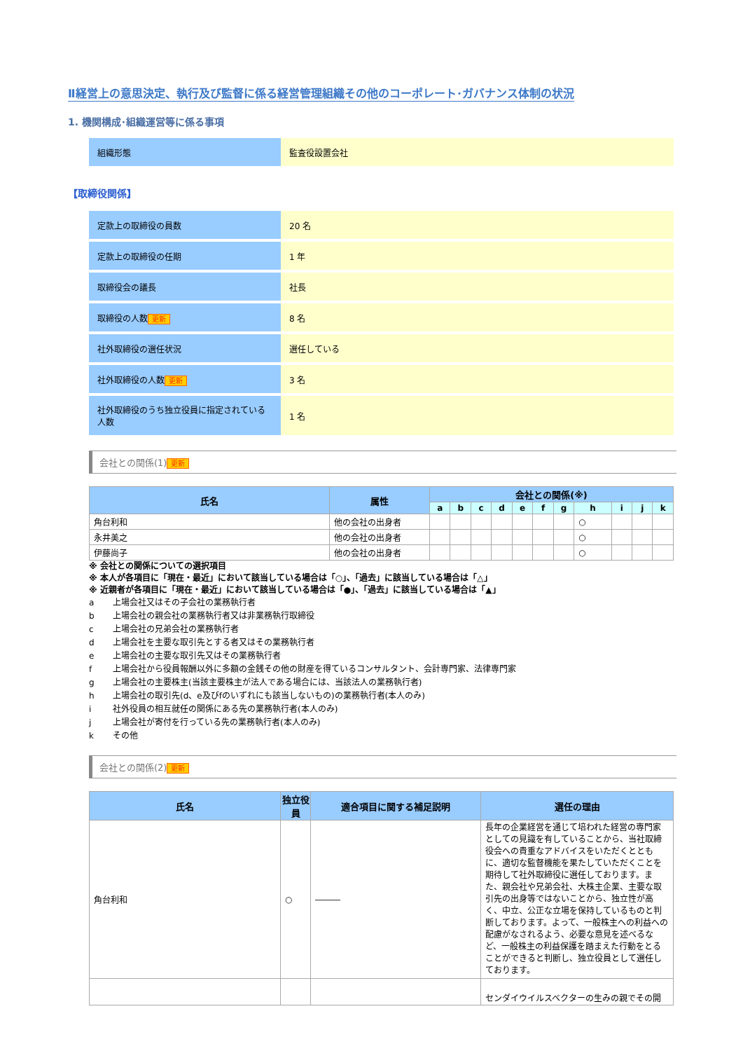Ⅱ経営上の意思決定、執行及び監督に係る経営管理組織その他のコーポレート･ガバナンス体制の状況
1. 機関構成･組織運営等に係る事項
| 組織形態 | 監査役設置会社 |
【取締役関係】
| 定款上の取締役の員数 | 20 名 |
| 定款上の取締役の任期 | 1 年 |
| 取締役会の議長 | 社長 |
| 取締役の人数 更新 | 8 名 |
| 社外取締役の選任状況 | 選任している |
| 社外取締役の人数 更新 | 3 名 |
| 社外取締役のうち独立役員に指定されている人数 | 1 名 |
会社との関係(1) 更新
| 氏名 | 属性 | 会社との関係(※) | | | | | | | | | | |
| --- | --- | --- | --- | --- | --- | --- | --- | --- | --- | --- | --- | --- |
| | | a | b | c | d | e | f | g | h | i | j | k |
| 角台利和 | 他の会社の出身者 | | | | | | | | ○ | | | |
| 永井美之 | 他の会社の出身者 | | | | | | | | ○ | | | |
| 伊藤尚子 | 他の会社の出身者 | | | | | | | | ○ | | | |
※ 会社との関係についての選択項目
※ 本人が各項目に「現在・最近」において該当している場合は「○」、「過去」に該当している場合は「△」
※ 近親者が各項目に「現在・最近」において該当している場合は「●」、「過去」に該当している場合は「▲」
a 上場会社又はその子会社の業務執行者
b 上場会社の親会社の業務執行者又は非業務執行取締役
c 上場会社の兄弟会社の業務執行者
d 上場会社を主要な取引先とする者又はその業務執行者
e 上場会社の主要な取引先又はその業務執行者
f 上場会社から役員報酬以外に多額の金銭その他の財産を得ているコンサルタント、会計専門家、法律専門家
g 上場会社の主要株主(当該主要株主が法人である場合には、当該法人の業務執行者)
h 上場会社の取引先(d、e及びfのいずれにも該当しないもの)の業務執行者(本人のみ)
i 社外役員の相互就任の関係にある先の業務執行者(本人のみ)
j 上場会社が寄付を行っている先の業務執行者(本人のみ)
k その他
会社との関係(2) 更新
| 氏名 | 独立役員 | 適合項目に関する補足説明 | 選任の理由 |
| --- | --- | --- | --- |
| 角台利和 | ○ | ――― | 長年の企業経営を通じて培われた経営の専門家としての見識を有していることから、当社取締役会への貴重なアドバイスをいただくとともに、適切な監督機能を果たしていただくことを期待して社外取締役に選任しております。また、親会社や兄弟会社、大株主企業、主要な取引先の出身等ではないことから、独立性が高く、中立、公正な立場を保持しているものと判断しております。よって、一般株主への利益への配慮がなされるよう、必要な意見を述べるなど、一般株主の利益保護を踏まえた行動をとることができると判断し、独立役員として選任しております。 |
| | | | センダイウイルスベクターの生みの親でその開 |